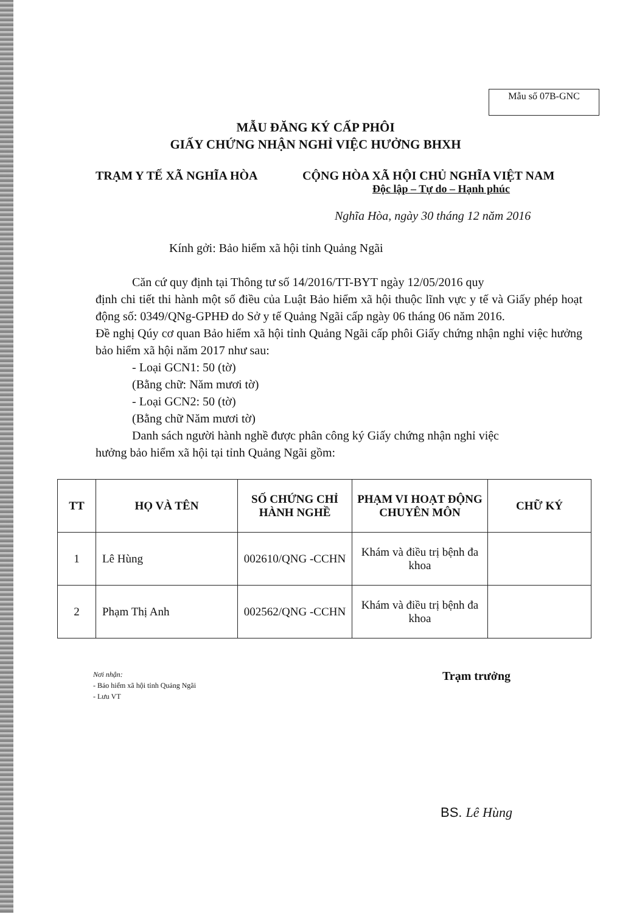Mẫu số 07B-GNC
MẪU ĐĂNG KÝ CẤP PHÔI
GIẤY CHỨNG NHẬN NGHỈ VIỆC HƯỞNG BHXH
TRẠM Y TẾ XÃ NGHĨA HÒA CỘNG HÒA XÃ HỘI CHỦ NGHĨA VIỆT NAM
Độc lập – Tự do – Hạnh phúc
Nghĩa Hòa, ngày 30 tháng 12 năm 2016
Kính gởi: Bảo hiểm xã hội tỉnh Quảng Ngãi
Căn cứ quy định tại Thông tư số 14/2016/TT-BYT ngày 12/05/2016 quy
định chi tiết thi hành một số điều của Luật Bảo hiểm xã hội thuộc lĩnh vực y tế và Giấy phép hoạt động số: 0349/QNg-GPHĐ do Sở y tế Quảng Ngãi cấp ngày 06 tháng 06 năm 2016.
Đề nghị Qúy cơ quan Bảo hiểm xã hội tỉnh Quảng Ngãi cấp phôi Giấy chứng nhận nghỉ việc hưởng bảo hiểm xã hội năm 2017 như sau:
- Loại GCN1: 50 (tờ)
(Bằng chữ: Năm mươi tờ)
- Loại GCN2: 50 (tờ)
(Bằng chữ Năm mươi tờ)
Danh sách người hành nghề được phân công ký Giấy chứng nhận nghỉ việc
hưởng bảo hiểm xã hội tại tỉnh Quảng Ngãi gồm:
| TT | HỌ VÀ TÊN | SỐ CHỨNG CHỈ HÀNH NGHỀ | PHẠM VI HOẠT ĐỘNG CHUYÊN MÔN | CHỮ KÝ |
| --- | --- | --- | --- | --- |
| 1 | Lê Hùng | 002610/QNG -CCHN | Khám và điều trị bệnh đa khoa | |
| 2 | Phạm Thị Anh | 002562/QNG -CCHN | Khám và điều trị bệnh đa khoa | |
Nơi nhận:
- Bảo hiểm xã hội tỉnh Quảng Ngãi
- Lưu VT
Trạm trưởng
BS. Lê Hùng